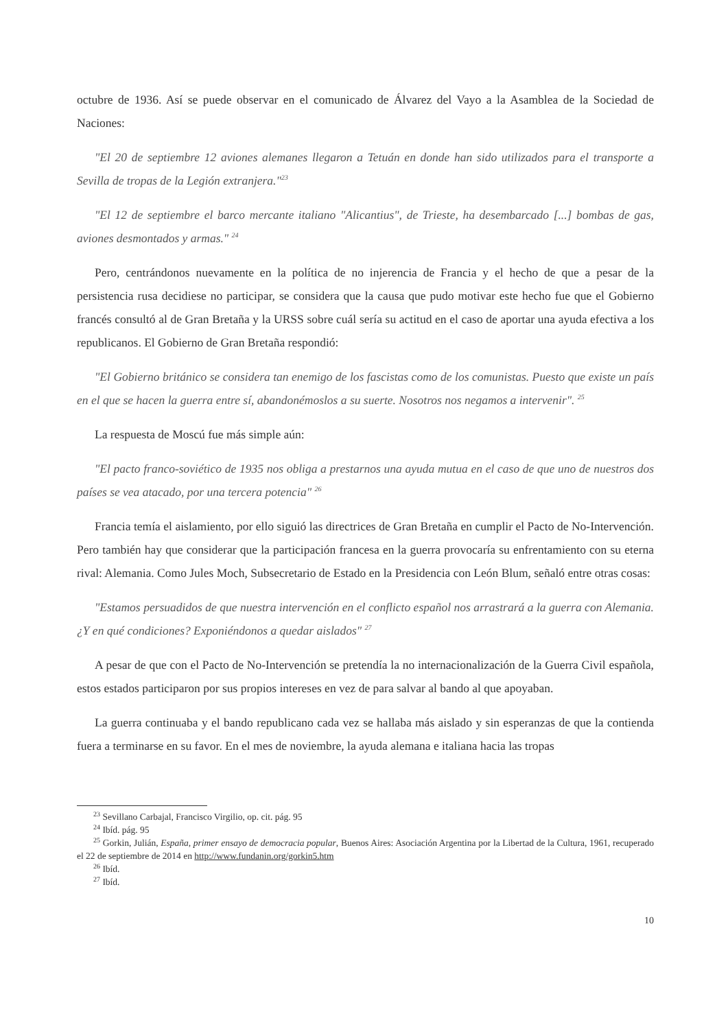octubre de 1936. Así se puede observar en el comunicado de Álvarez del Vayo a la Asamblea de la Sociedad de Naciones:
"El 20 de septiembre 12 aviones alemanes llegaron a Tetuán en donde han sido utilizados para el transporte a Sevilla de tropas de la Legión extranjera."<sup>23</sup>
"El 12 de septiembre el barco mercante italiano "Alicantius", de Trieste, ha desembarcado [...] bombas de gas, aviones desmontados y armas." <sup>24</sup>
Pero, centrándonos nuevamente en la política de no injerencia de Francia y el hecho de que a pesar de la persistencia rusa decidiese no participar, se considera que la causa que pudo motivar este hecho fue que el Gobierno francés consultó al de Gran Bretaña y la URSS sobre cuál sería su actitud en el caso de aportar una ayuda efectiva a los republicanos. El Gobierno de Gran Bretaña respondió:
"El Gobierno británico se considera tan enemigo de los fascistas como de los comunistas. Puesto que existe un país en el que se hacen la guerra entre sí, abandonémoslos a su suerte. Nosotros nos negamos a intervenir". <sup>25</sup>
La respuesta de Moscú fue más simple aún:
"El pacto franco-soviético de 1935 nos obliga a prestarnos una ayuda mutua en el caso de que uno de nuestros dos países se vea atacado, por una tercera potencia" <sup>26</sup>
Francia temía el aislamiento, por ello siguió las directrices de Gran Bretaña en cumplir el Pacto de No-Intervención. Pero también hay que considerar que la participación francesa en la guerra provocaría su enfrentamiento con su eterna rival: Alemania. Como Jules Moch, Subsecretario de Estado en la Presidencia con León Blum, señaló entre otras cosas:
"Estamos persuadidos de que nuestra intervención en el conflicto español nos arrastrará a la guerra con Alemania. ¿Y en qué condiciones? Exponiéndonos a quedar aislados" <sup>27</sup>
A pesar de que con el Pacto de No-Intervención se pretendía la no internacionalización de la Guerra Civil española, estos estados participaron por sus propios intereses en vez de para salvar al bando al que apoyaban.
La guerra continuaba y el bando republicano cada vez se hallaba más aislado y sin esperanzas de que la contienda fuera a terminarse en su favor. En el mes de noviembre, la ayuda alemana e italiana hacia las tropas
<sup>23</sup> Sevillano Carbajal, Francisco Virgilio, op. cit. pág. 95
<sup>24</sup> Ibíd. pág. 95
<sup>25</sup> Gorkin, Julián, España, primer ensayo de democracia popular, Buenos Aires: Asociación Argentina por la Libertad de la Cultura, 1961, recuperado el 22 de septiembre de 2014 en http://www.fundanin.org/gorkin5.htm
<sup>26</sup> Ibíd.
<sup>27</sup> Ibíd.
10